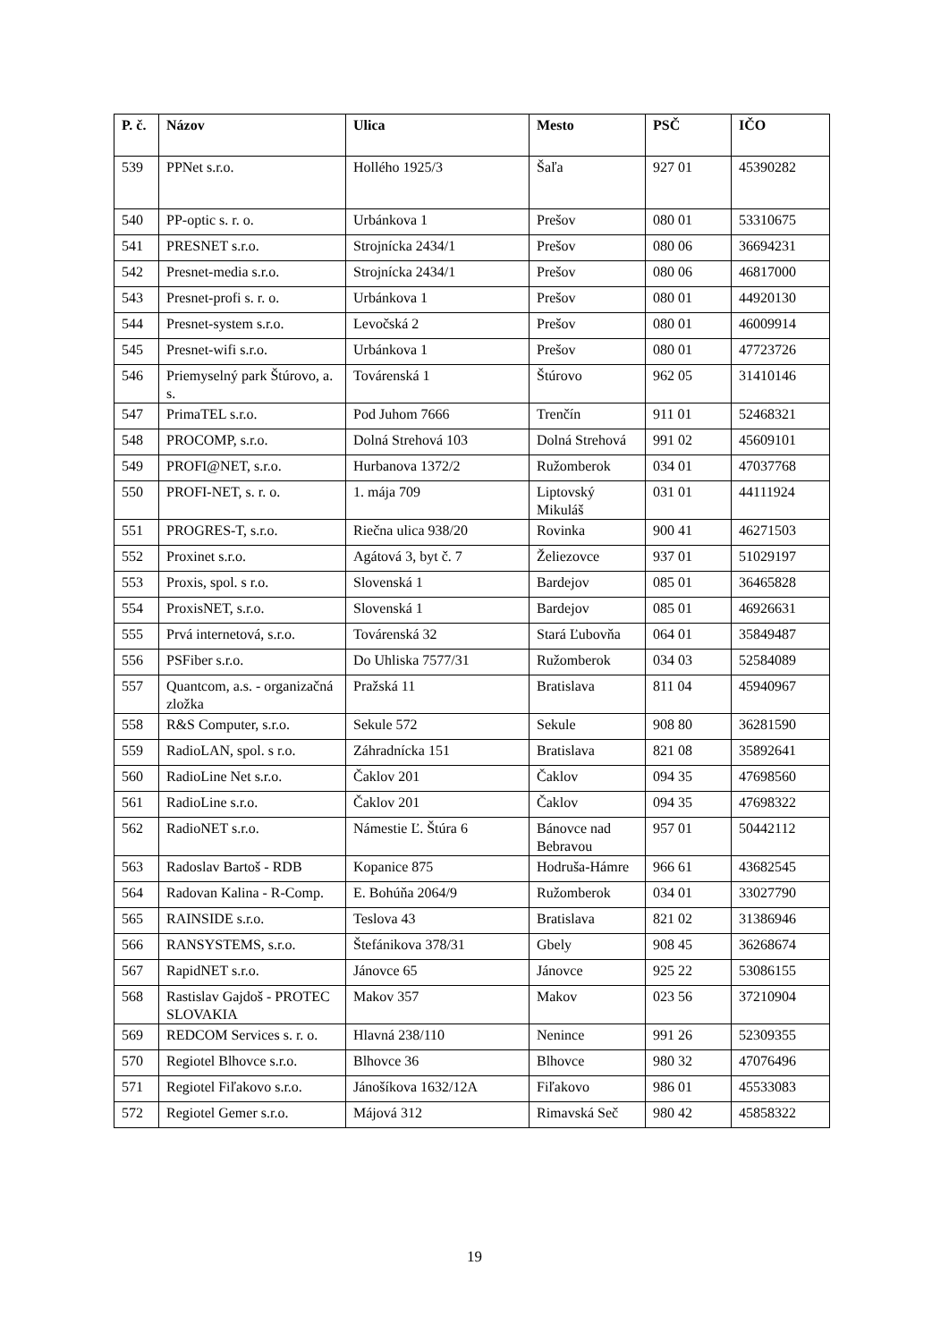| P. č. | Názov | Ulica | Mesto | PSČ | IČO |
| --- | --- | --- | --- | --- | --- |
| 539 | PPNet s.r.o. | Hollého 1925/3 | Šaľa | 927 01 | 45390282 |
| 540 | PP-optic s. r. o. | Urbánkova 1 | Prešov | 080 01 | 53310675 |
| 541 | PRESNET s.r.o. | Strojnícka 2434/1 | Prešov | 080 06 | 36694231 |
| 542 | Presnet-media s.r.o. | Strojnícka 2434/1 | Prešov | 080 06 | 46817000 |
| 543 | Presnet-profi s. r. o. | Urbánkova 1 | Prešov | 080 01 | 44920130 |
| 544 | Presnet-system s.r.o. | Levočská 2 | Prešov | 080 01 | 46009914 |
| 545 | Presnet-wifi s.r.o. | Urbánkova 1 | Prešov | 080 01 | 47723726 |
| 546 | Priemyselný park Štúrovo, a. s. | Továrenská 1 | Štúrovo | 962 05 | 31410146 |
| 547 | PrimaTEL s.r.o. | Pod Juhom 7666 | Trenčín | 911 01 | 52468321 |
| 548 | PROCOMP, s.r.o. | Dolná Strehová 103 | Dolná Strehová | 991 02 | 45609101 |
| 549 | PROFI@NET, s.r.o. | Hurbanova 1372/2 | Ružomberok | 034 01 | 47037768 |
| 550 | PROFI-NET, s. r. o. | 1. mája 709 | Liptovský Mikuláš | 031 01 | 44111924 |
| 551 | PROGRES-T, s.r.o. | Riečna ulica 938/20 | Rovinka | 900 41 | 46271503 |
| 552 | Proxinet s.r.o. | Agátová 3, byt č. 7 | Želiezovce | 937 01 | 51029197 |
| 553 | Proxis, spol. s r.o. | Slovenská 1 | Bardejov | 085 01 | 36465828 |
| 554 | ProxisNET, s.r.o. | Slovenská 1 | Bardejov | 085 01 | 46926631 |
| 555 | Prvá internetová, s.r.o. | Továrenská 32 | Stará Ľubovňa | 064 01 | 35849487 |
| 556 | PSFiber s.r.o. | Do Uhliska 7577/31 | Ružomberok | 034 03 | 52584089 |
| 557 | Quantcom, a.s. - organizačná zložka | Pražská 11 | Bratislava | 811 04 | 45940967 |
| 558 | R&S Computer, s.r.o. | Sekule 572 | Sekule | 908 80 | 36281590 |
| 559 | RadioLAN, spol. s r.o. | Záhradnícka 151 | Bratislava | 821 08 | 35892641 |
| 560 | RadioLine Net s.r.o. | Čaklov 201 | Čaklov | 094 35 | 47698560 |
| 561 | RadioLine s.r.o. | Čaklov 201 | Čaklov | 094 35 | 47698322 |
| 562 | RadioNET s.r.o. | Námestie Ľ. Štúra 6 | Bánovce nad Bebravou | 957 01 | 50442112 |
| 563 | Radoslav Bartoš - RDB | Kopanice 875 | Hodruša-Hámre | 966 61 | 43682545 |
| 564 | Radovan Kalina - R-Comp. | E. Bohúňa 2064/9 | Ružomberok | 034 01 | 33027790 |
| 565 | RAINSIDE s.r.o. | Teslova 43 | Bratislava | 821 02 | 31386946 |
| 566 | RANSYSTEMS, s.r.o. | Štefánikova 378/31 | Gbely | 908 45 | 36268674 |
| 567 | RapidNET s.r.o. | Jánovce 65 | Jánovce | 925 22 | 53086155 |
| 568 | Rastislav Gajdoš - PROTEC SLOVAKIA | Makov 357 | Makov | 023 56 | 37210904 |
| 569 | REDCOM Services s. r. o. | Hlavná 238/110 | Nenince | 991 26 | 52309355 |
| 570 | Regiotel Blhovce s.r.o. | Blhovce 36 | Blhovce | 980 32 | 47076496 |
| 571 | Regiotel Fiľakovo s.r.o. | Jánošíkova 1632/12A | Fiľakovo | 986 01 | 45533083 |
| 572 | Regiotel Gemer s.r.o. | Májová 312 | Rimavská Seč | 980 42 | 45858322 |
19